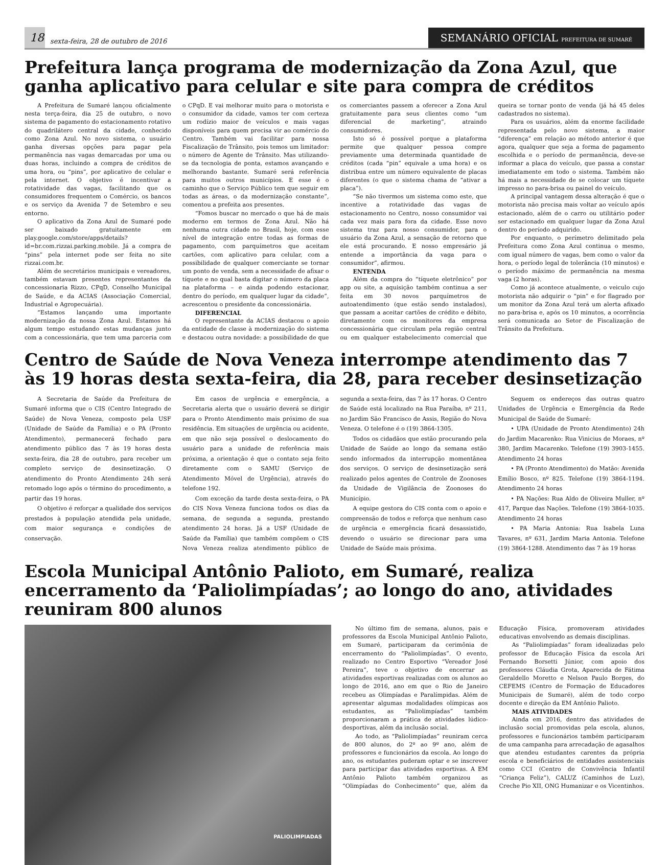18
sexta-feira, 28 de outubro de 2016
SEMANÁRIO OFICIAL PREFEITURA DE SUMARÉ
Prefeitura lança programa de modernização da Zona Azul, que ganha aplicativo para celular e site para compra de créditos
A Prefeitura de Sumaré lançou oficialmente nesta terça-feira, dia 25 de outubro, o novo sistema de pagamento do estacionamento rotativo do quadrilátero central da cidade, conhecido como Zona Azul. No novo sistema, o usuário ganha diversas opções para pagar pela permanência nas vagas demarcadas por uma ou duas horas, incluindo a compra de créditos de uma hora, ou “pins”, por aplicativo de celular e pela internet. O objetivo é incentivar a rotatividade das vagas, facilitando que os consumidores frequentem o Comércio, os bancos e os serviço da Avenida 7 de Setembro e seu entorno.
O aplicativo da Zona Azul de Sumaré pode ser baixado gratuitamente em play.google.com/store/apps/details?id=br.com.rizzai.parking.mobile. Já a compra de “pins” pela internet pode ser feita no site rizzai.com.br.
Além de secretários municipais e vereadores, também estavam presentes representantes da concessionaria Rizzo, CPqD, Conselho Municipal de Saúde, e da ACIAS (Associação Comercial, Industrial e Agropecuária).
“Estamos lançando uma importante modernização da nossa Zona Azul. Estamos há algum tempo estudando estas mudanças junto com a concessionária, que tem uma parceria com o CPqD. E vai melhorar muito para o motorista e o consumidor da cidade, vamos ter com certeza um rodízio maior de veículos e mais vagas disponíveis para quem precisa vir ao comércio do Centro. Também vai facilitar para nossa Fiscalização de Trânsito, pois temos um limitador: o número de Agente de Trânsito. Mas utilizando-se da tecnologia de ponta, estamos avançando e melhorando bastante. Sumaré será referência para muitos outros municípios. E esse é o caminho que o Serviço Público tem que seguir em todas as áreas, o da modernização constante”, comentou a prefeita aos presentes.
“Fomos buscar no mercado o que há de mais moderno em termos de Zona Azul. Não há nenhuma outra cidade no Brasil, hoje, com esse nível de integração entre todas as formas de pagamento, com parquímetros que aceitam cartões, com aplicativo para celular, com a possibilidade de qualquer comerciante se tornar um ponto de venda, sem a necessidade de afixar o tíquete e no qual basta digitar o número da placa na plataforma – e ainda podendo estacionar, dentro do período, em qualquer lugar da cidade”, acrescentou o presidente da concessionária.
DIFERENCIAL
O representante da ACIAS destacou o apoio da entidade de classe à modernização do sistema e destacou outra novidade: a possibilidade de que os comerciantes passem a oferecer a Zona Azul gratuitamente para seus clientes como “um diferencial de marketing”, atraindo consumidores.
Isto só é possível porque a plataforma permite que qualquer pessoa compre previamente uma determinada quantidade de créditos (cada “pin” equivale a uma hora) e os distribua entre um número equivalente de placas diferentes (o que o sistema chama de “ativar a placa”).
“Se não tivermos um sistema como este, que incentive a rotatividade das vagas de estacionamento no Centro, nosso consumidor vai cada vez mais para fora da cidade. Esse novo sistema traz para nosso consumidor, para o usuário da Zona Azul, a sensação de retorno que ele está procurando. E nosso empresário já entende a importância da vaga para o consumidor”, afirmou.
ENTENDA
Além da compra do “tíquete eletrônico” por app ou site, a aquisição também continua a ser feita em 30 novos parquímetros de autoatendimento (que estão sendo instalados), que passam a aceitar cartões de crédito e débito, diretamente com os monitores da empresa concessionária que circulam pela região central ou em qualquer estabelecimento comercial que queira se tornar ponto de venda (já há 45 deles cadastrados no sistema).
Para os usuários, além da enorme facilidade representada pelo novo sistema, a maior “diferença” em relação ao método anterior é que agora, qualquer que seja a forma de pagamento escolhida e o período de permanência, deve-se informar a placa do veículo, que passa a constar imediatamente em todo o sistema. Também não há mais a necessidade de se colocar um tíquete impresso no para-brisa ou painel do veículo.
A principal vantagem dessa alteração é que o motorista não precisa mais voltar ao veículo após estacionado, além de o carro ou utilitário poder ser estacionado em qualquer lugar da Zona Azul dentro do período adquirido.
Por enquanto, o perímetro delimitado pela Prefeitura como Zona Azul continua o mesmo, com igual número de vagas, bem como o valor da hora, o período legal de tolerância (10 minutos) e o período máximo de permanência na mesma vaga (2 horas).
Como já acontece atualmente, o veiculo cujo motorista não adquirir o “pin” e for flagrado por um monitor da Zona Azul terá um alerta afixado no para-brisa e, após os 10 minutos, a ocorrência será comunicada ao Setor de Fiscalização de Trânsito da Prefeitura.
Centro de Saúde de Nova Veneza interrompe atendimento das 7 às 19 horas desta sexta-feira, dia 28, para receber desinsetização
A Secretaria de Saúde da Prefeitura de Sumaré informa que o CIS (Centro Integrado de Saúde) de Nova Veneza, composto pela USF (Unidade de Saúde da Família) e o PA (Pronto Atendimento), permanecerá fechado para atendimento público das 7 às 19 horas desta sexta-feira, dia 28 de outubro, para receber um completo serviço de desinsetização. O atendimento do Pronto Atendimento 24h será retomado logo após o término do procedimento, a partir das 19 horas.
O objetivo é reforçar a qualidade dos serviços prestados à população atendida pela unidade, com maior segurança e condições de conservação.
Em casos de urgência e emergência, a Secretaria alerta que o usuário deverá se dirigir para o Pronto Atendimento mais próximo de sua residência. Em situações de urgência ou acidente, em que não seja possível o deslocamento do usuário para a unidade de referência mais próxima, a orientação é que o contato seja feito diretamente com o SAMU (Serviço de Atendimento Móvel de Urgência), através do telefone 192.
Com exceção da tarde desta sexta-feira, o PA do CIS Nova Veneza funciona todos os dias da semana, de segunda a segunda, prestando atendimento 24 horas. Já a USF (Unidade de Saúde da Família) que também compõem o CIS Nova Veneza realiza atendimento público de segunda a sexta-feira, das 7 às 17 horas. O Centro de Saúde está localizado na Rua Paraíba, nº 211, no Jardim São Francisco de Assis, Região do Nova Veneza. O telefone é o (19) 3864-1305.
Todos os cidadãos que estão procurando pela Unidade de Saúde ao longo da semana estão sendo informados da interrupção momentânea dos serviços. O serviço de desinsetização será realizado pelos agentes de Controle de Zoonoses da Unidade de Vigilância de Zoonoses do Município.
A equipe gestora do CIS conta com o apoio e compreensão de todos e reforça que nenhum caso de urgência e emergência ficará desassistido, devendo o usuário se direcionar para uma Unidade de Saúde mais próxima.
Seguem os endereços das outras quatro Unidades de Urgência e Emergência da Rede Municipal de Saúde de Sumaré:
• UPA (Unidade de Pronto Atendimento) 24h do Jardim Macarenko: Rua Vinicius de Moraes, nº 380, Jardim Macarenko. Telefone (19) 3903-1455. Atendimento 24 horas
• PA (Pronto Atendimento) do Matão: Avenida Emílio Bosco, nº 825. Telefone (19) 3864-1194. Atendimento 24 horas
• PA Nações: Rua Aldo de Oliveira Muller, nº 417, Parque das Nações. Telefone (19) 3864-1035. Atendimento 24 horas
• PA Maria Antonia: Rua Isabela Luna Tavares, nº 631, Jardim Maria Antonia. Telefone (19) 3864-1288. Atendimento das 7 às 19 horas
Escola Municipal Antônio Palioto, em Sumaré, realiza encerramento da ‘Paliolimpíadas’; ao longo do ano, atividades reuniram 800 alunos
PALIOLIMPIADAS
No último fim de semana, alunos, pais e professores da Escola Municipal Antônio Palioto, em Sumaré, participaram da cerimônia de encerramento do “Paliolimpíadas”. O evento, realizado no Centro Esportivo “Vereador José Pereira”, teve o objetivo de encerrar as atividades esportivas realizadas com os alunos ao longo de 2016, ano em que o Rio de Janeiro recebeu as Olimpíadas e Paralímpidas. Além de apresentar algumas modalidades olímpicas aos estudantes, as “Paliolimpíadas” também proporcionaram a prática de atividades lúdico-desportivas, além da inclusão social.
Ao todo, as “Paliolimpíadas” reuniram cerca de 800 alunos, do 2º ao 9º ano, além de professores e funcionários da escola. Ao longo do ano, os estudantes puderam optar e se inscrever para participar das atividades esportivas. A EM Antônio Palioto também organizou as “Olimpíadas do Conhecimento” que, além da Educação Física, promoveram atividades educativas envolvendo as demais disciplinas.
As “Paliolimpíadas” foram idealizadas pelo professor de Educação Física da escola Ari Fernando Borsetti Júnior, com apoio dos professores Cláudia Grota, Aparecida de Fátima Geraldello Moretto e Nelson Paulo Borges, do CEFEMS (Centro de Formação de Educadores Municipais de Sumaré), além de todo corpo docente e direção da EM Antônio Palioto.
MAIS ATIVIDADES
Ainda em 2016, dentro das atividades de inclusão social promovidas pela escola, alunos, professores e funcionários também participaram de uma campanha para arrecadação de agasalhos que atendeu estudantes carentes da própria escola e beneficiários de entidades assistenciais como CCI (Centro de Convivência Infantil “Criança Feliz”), CALUZ (Caminhos de Luz), Creche Pio XII, ONG Humanizar e os Vicentinhos.